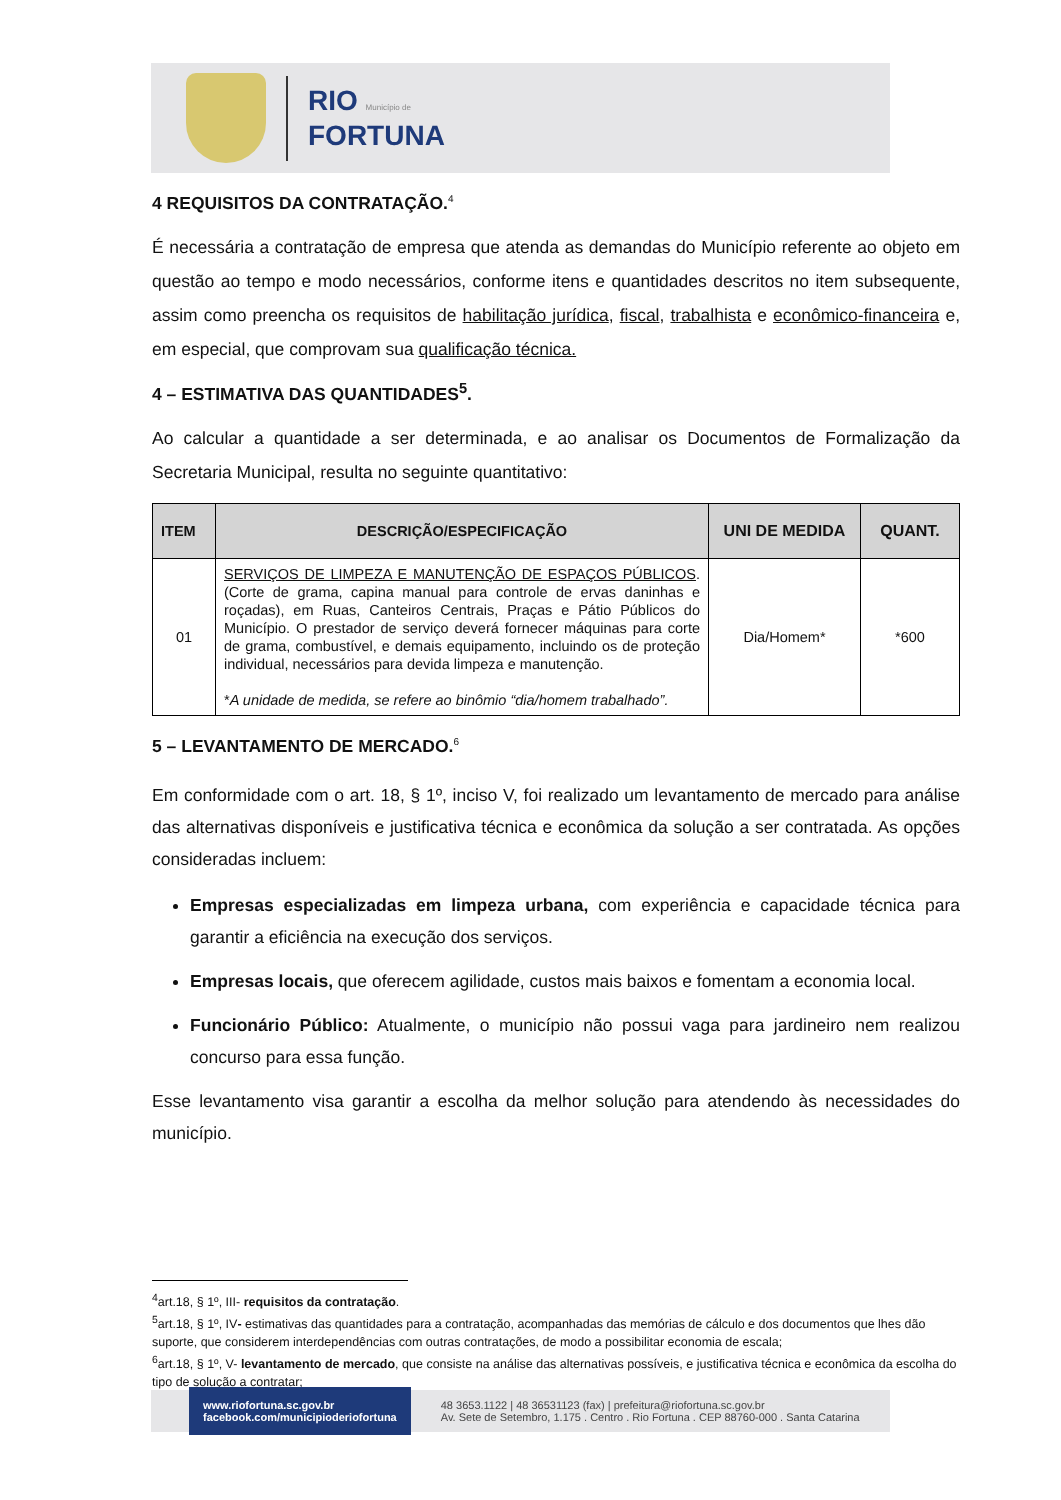RIO Município de
FORTUNA
4 REQUISITOS DA CONTRATAÇÃO.<sup>4</sup>
É necessária a contratação de empresa que atenda as demandas do Município referente ao objeto em questão ao tempo e modo necessários, conforme itens e quantidades descritos no item subsequente, assim como preencha os requisitos de habilitação jurídica, fiscal, trabalhista e econômico-financeira e, em especial, que comprovam sua qualificação técnica.
4 – ESTIMATIVA DAS QUANTIDADES<sup>5</sup>.
Ao calcular a quantidade a ser determinada, e ao analisar os Documentos de Formalização da Secretaria Municipal, resulta no seguinte quantitativo:
| ITEM | DESCRIÇÃO/ESPECIFICAÇÃO | UNI DE MEDIDA | QUANT. |
| --- | --- | --- | --- |
| 01 | SERVIÇOS DE LIMPEZA E MANUTENÇÃO DE ESPAÇOS PÚBLICOS . (Corte de grama, capina manual para controle de ervas daninhas e roçadas), em Ruas, Canteiros Centrais, Praças e Pátio Públicos do Município. O prestador de serviço deverá fornecer máquinas para corte de grama, combustível, e demais equipamento, incluindo os de proteção individual, necessários para devida limpeza e manutenção. * A unidade de medida, se refere ao binômio “dia/homem trabalhado”. | Dia/Homem* | *600 |
5 – LEVANTAMENTO DE MERCADO.<sup>6</sup>
Em conformidade com o art. 18, § 1º, inciso V, foi realizado um levantamento de mercado para análise das alternativas disponíveis e justificativa técnica e econômica da solução a ser contratada. As opções consideradas incluem:
Empresas especializadas em limpeza urbana, com experiência e capacidade técnica para garantir a eficiência na execução dos serviços.
Empresas locais, que oferecem agilidade, custos mais baixos e fomentam a economia local.
Funcionário Público: Atualmente, o município não possui vaga para jardineiro nem realizou concurso para essa função.
Esse levantamento visa garantir a escolha da melhor solução para atendendo às necessidades do município.
<sup>4</sup> art.18, § 1º, III- requisitos da contratação.
<sup>5</sup> art.18, § 1º, IV- estimativas das quantidades para a contratação, acompanhadas das memórias de cálculo e dos documentos que lhes dão suporte, que considerem interdependências com outras contratações, de modo a possibilitar economia de escala;
<sup>6</sup> art.18, § 1º, V- levantamento de mercado, que consiste na análise das alternativas possíveis, e justificativa técnica e econômica da escolha do tipo de solução a contratar;
www.riofortuna.sc.gov.br
facebook.com/municipioderiofortuna
48 3653.1122 | 48 36531123 (fax) | prefeitura@riofortuna.sc.gov.br
Av. Sete de Setembro, 1.175 . Centro . Rio Fortuna . CEP 88760-000 . Santa Catarina